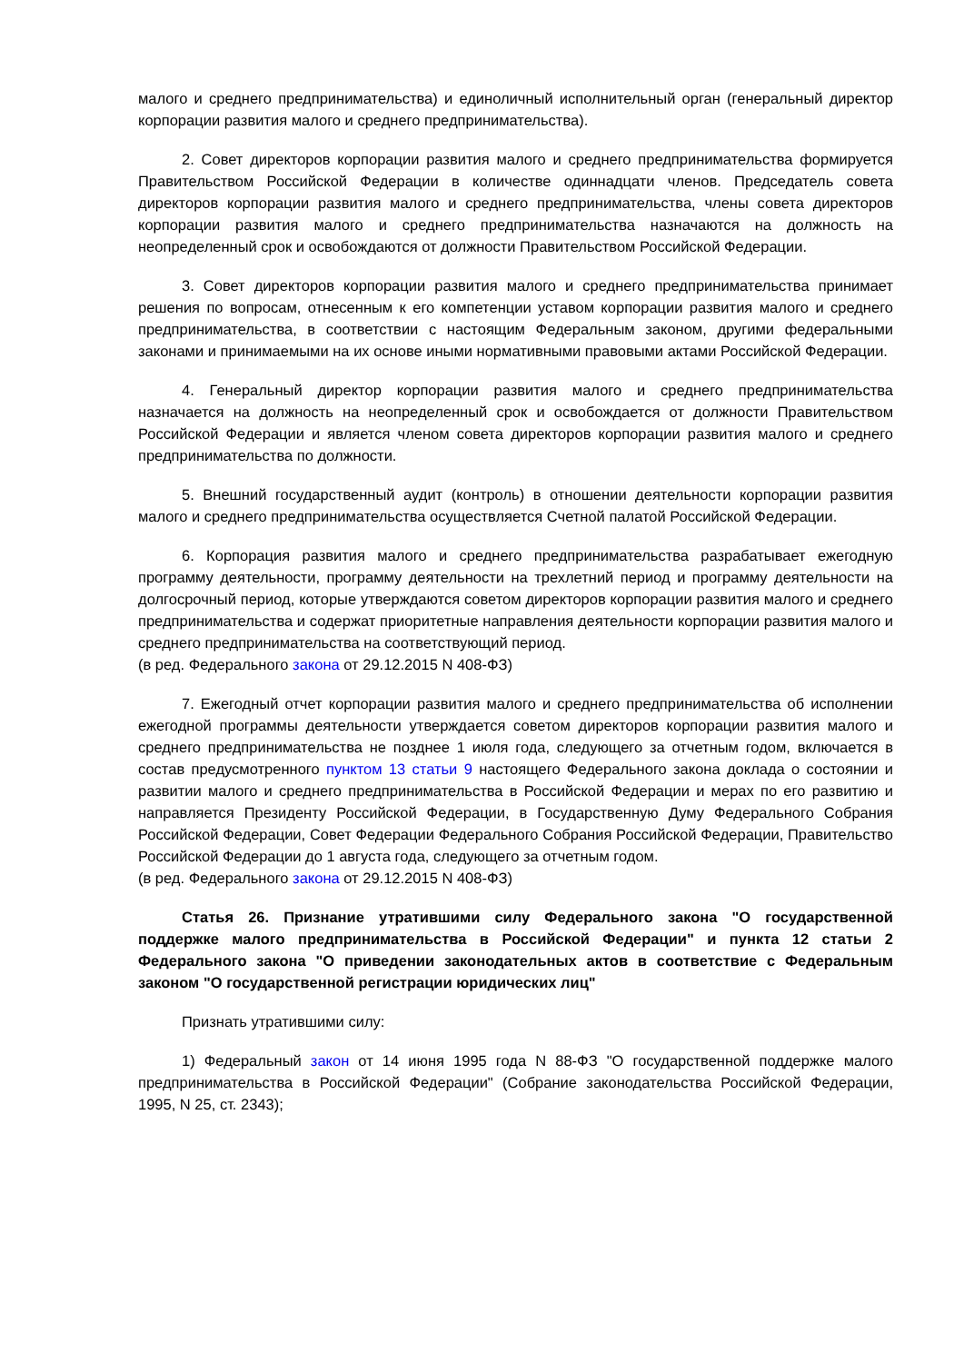малого и среднего предпринимательства) и единоличный исполнительный орган (генеральный директор корпорации развития малого и среднего предпринимательства).
2. Совет директоров корпорации развития малого и среднего предпринимательства формируется Правительством Российской Федерации в количестве одиннадцати членов. Председатель совета директоров корпорации развития малого и среднего предпринимательства, члены совета директоров корпорации развития малого и среднего предпринимательства назначаются на должность на неопределенный срок и освобождаются от должности Правительством Российской Федерации.
3. Совет директоров корпорации развития малого и среднего предпринимательства принимает решения по вопросам, отнесенным к его компетенции уставом корпорации развития малого и среднего предпринимательства, в соответствии с настоящим Федеральным законом, другими федеральными законами и принимаемыми на их основе иными нормативными правовыми актами Российской Федерации.
4. Генеральный директор корпорации развития малого и среднего предпринимательства назначается на должность на неопределенный срок и освобождается от должности Правительством Российской Федерации и является членом совета директоров корпорации развития малого и среднего предпринимательства по должности.
5. Внешний государственный аудит (контроль) в отношении деятельности корпорации развития малого и среднего предпринимательства осуществляется Счетной палатой Российской Федерации.
6. Корпорация развития малого и среднего предпринимательства разрабатывает ежегодную программу деятельности, программу деятельности на трехлетний период и программу деятельности на долгосрочный период, которые утверждаются советом директоров корпорации развития малого и среднего предпринимательства и содержат приоритетные направления деятельности корпорации развития малого и среднего предпринимательства на соответствующий период.
(в ред. Федерального закона от 29.12.2015 N 408-ФЗ)
7. Ежегодный отчет корпорации развития малого и среднего предпринимательства об исполнении ежегодной программы деятельности утверждается советом директоров корпорации развития малого и среднего предпринимательства не позднее 1 июля года, следующего за отчетным годом, включается в состав предусмотренного пунктом 13 статьи 9 настоящего Федерального закона доклада о состоянии и развитии малого и среднего предпринимательства в Российской Федерации и мерах по его развитию и направляется Президенту Российской Федерации, в Государственную Думу Федерального Собрания Российской Федерации, Совет Федерации Федерального Собрания Российской Федерации, Правительство Российской Федерации до 1 августа года, следующего за отчетным годом.
(в ред. Федерального закона от 29.12.2015 N 408-ФЗ)
Статья 26. Признание утратившими силу Федерального закона "О государственной поддержке малого предпринимательства в Российской Федерации" и пункта 12 статьи 2 Федерального закона "О приведении законодательных актов в соответствие с Федеральным законом "О государственной регистрации юридических лиц"
Признать утратившими силу:
1) Федеральный закон от 14 июня 1995 года N 88-ФЗ "О государственной поддержке малого предпринимательства в Российской Федерации" (Собрание законодательства Российской Федерации, 1995, N 25, ст. 2343);